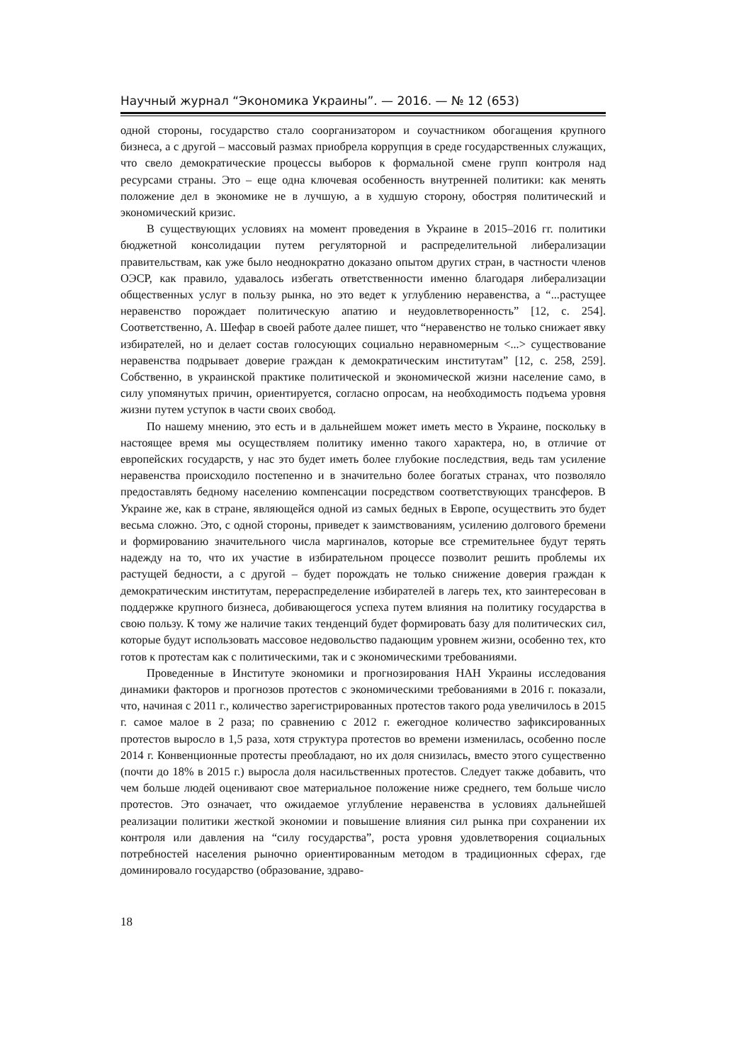Научный журнал “Экономика Украины”. — 2016. — № 12 (653)
одной стороны, государство стало соорганизатором и соучастником обогащения крупного бизнеса, а с другой – массовый размах приобрела коррупция в среде государственных служащих, что свело демократические процессы выборов к формальной смене групп контроля над ресурсами страны. Это – еще одна ключевая особенность внутренней политики: как менять положение дел в экономике не в лучшую, а в худшую сторону, обостряя политический и экономический кризис.
В существующих условиях на момент проведения в Украине в 2015–2016 гг. политики бюджетной консолидации путем регуляторной и распределительной либерализации правительствам, как уже было неоднократно доказано опытом других стран, в частности членов ОЭСР, как правило, удавалось избегать ответственности именно благодаря либерализации общественных услуг в пользу рынка, но это ведет к углублению неравенства, а “...растущее неравенство порождает политическую апатию и неудовлетворенность” [12, с. 254]. Соответственно, А. Шефар в своей работе далее пишет, что “неравенство не только снижает явку избирателей, но и делает состав голосующих социально неравномерным <...> существование неравенства подрывает доверие граждан к демократическим институтам” [12, с. 258, 259]. Собственно, в украинской практике политической и экономической жизни население само, в силу упомянутых причин, ориентируется, согласно опросам, на необходимость подъема уровня жизни путем уступок в части своих свобод.
По нашему мнению, это есть и в дальнейшем может иметь место в Украине, поскольку в настоящее время мы осуществляем политику именно такого характера, но, в отличие от европейских государств, у нас это будет иметь более глубокие последствия, ведь там усиление неравенства происходило постепенно и в значительно более богатых странах, что позволяло предоставлять бедному населению компенсации посредством соответствующих трансферов. В Украине же, как в стране, являющейся одной из самых бедных в Европе, осуществить это будет весьма сложно. Это, с одной стороны, приведет к заимствованиям, усилению долгового бремени и формированию значительного числа маргиналов, которые все стремительнее будут терять надежду на то, что их участие в избирательном процессе позволит решить проблемы их растущей бедности, а с другой – будет порождать не только снижение доверия граждан к демократическим институтам, перераспределение избирателей в лагерь тех, кто заинтересован в поддержке крупного бизнеса, добивающегося успеха путем влияния на политику государства в свою пользу. К тому же наличие таких тенденций будет формировать базу для политических сил, которые будут использовать массовое недовольство падающим уровнем жизни, особенно тех, кто готов к протестам как с политическими, так и с экономическими требованиями.
Проведенные в Институте экономики и прогнозирования НАН Украины исследования динамики факторов и прогнозов протестов с экономическими требованиями в 2016 г. показали, что, начиная с 2011 г., количество зарегистрированных протестов такого рода увеличилось в 2015 г. самое малое в 2 раза; по сравнению с 2012 г. ежегодное количество зафиксированных протестов выросло в 1,5 раза, хотя структура протестов во времени изменилась, особенно после 2014 г. Конвенционные протесты преобладают, но их доля снизилась, вместо этого существенно (почти до 18% в 2015 г.) выросла доля насильственных протестов. Следует также добавить, что чем больше людей оценивают свое материальное положение ниже среднего, тем больше число протестов. Это означает, что ожидаемое углубление неравенства в условиях дальнейшей реализации политики жесткой экономии и повышение влияния сил рынка при сохранении их контроля или давления на “силу государства”, роста уровня удовлетворения социальных потребностей населения рыночно ориентированным методом в традиционных сферах, где доминировало государство (образование, здраво-
18